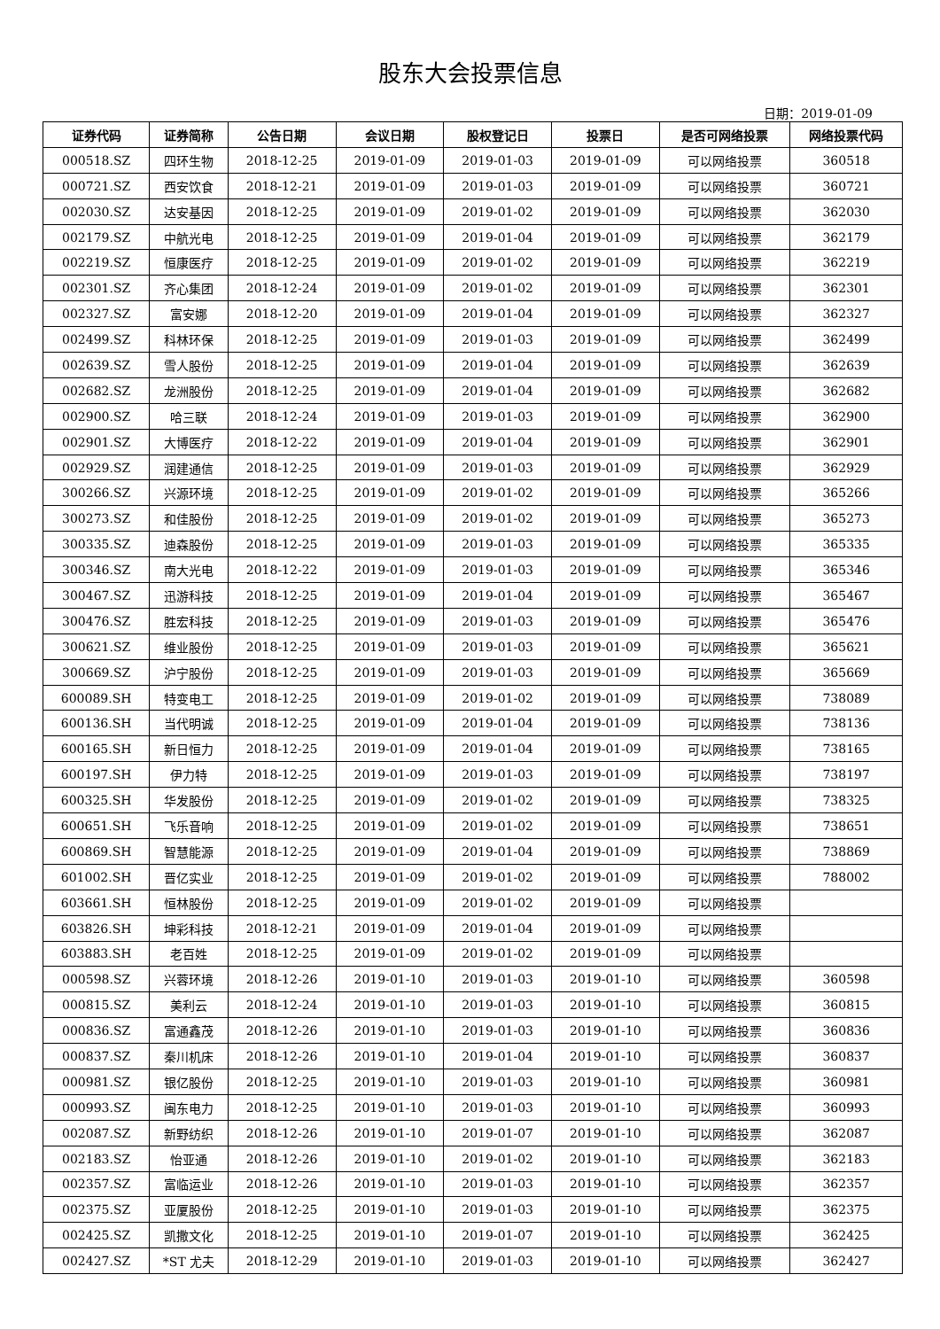股东大会投票信息
日期：2019-01-09
| 证券代码 | 证券简称 | 公告日期 | 会议日期 | 股权登记日 | 投票日 | 是否可网络投票 | 网络投票代码 |
| --- | --- | --- | --- | --- | --- | --- | --- |
| 000518.SZ | 四环生物 | 2018-12-25 | 2019-01-09 | 2019-01-03 | 2019-01-09 | 可以网络投票 | 360518 |
| 000721.SZ | 西安饮食 | 2018-12-21 | 2019-01-09 | 2019-01-03 | 2019-01-09 | 可以网络投票 | 360721 |
| 002030.SZ | 达安基因 | 2018-12-25 | 2019-01-09 | 2019-01-02 | 2019-01-09 | 可以网络投票 | 362030 |
| 002179.SZ | 中航光电 | 2018-12-25 | 2019-01-09 | 2019-01-04 | 2019-01-09 | 可以网络投票 | 362179 |
| 002219.SZ | 恒康医疗 | 2018-12-25 | 2019-01-09 | 2019-01-02 | 2019-01-09 | 可以网络投票 | 362219 |
| 002301.SZ | 齐心集团 | 2018-12-24 | 2019-01-09 | 2019-01-02 | 2019-01-09 | 可以网络投票 | 362301 |
| 002327.SZ | 富安娜 | 2018-12-20 | 2019-01-09 | 2019-01-04 | 2019-01-09 | 可以网络投票 | 362327 |
| 002499.SZ | 科林环保 | 2018-12-25 | 2019-01-09 | 2019-01-03 | 2019-01-09 | 可以网络投票 | 362499 |
| 002639.SZ | 雪人股份 | 2018-12-25 | 2019-01-09 | 2019-01-04 | 2019-01-09 | 可以网络投票 | 362639 |
| 002682.SZ | 龙洲股份 | 2018-12-25 | 2019-01-09 | 2019-01-04 | 2019-01-09 | 可以网络投票 | 362682 |
| 002900.SZ | 哈三联 | 2018-12-24 | 2019-01-09 | 2019-01-03 | 2019-01-09 | 可以网络投票 | 362900 |
| 002901.SZ | 大博医疗 | 2018-12-22 | 2019-01-09 | 2019-01-04 | 2019-01-09 | 可以网络投票 | 362901 |
| 002929.SZ | 润建通信 | 2018-12-25 | 2019-01-09 | 2019-01-03 | 2019-01-09 | 可以网络投票 | 362929 |
| 300266.SZ | 兴源环境 | 2018-12-25 | 2019-01-09 | 2019-01-02 | 2019-01-09 | 可以网络投票 | 365266 |
| 300273.SZ | 和佳股份 | 2018-12-25 | 2019-01-09 | 2019-01-02 | 2019-01-09 | 可以网络投票 | 365273 |
| 300335.SZ | 迪森股份 | 2018-12-25 | 2019-01-09 | 2019-01-03 | 2019-01-09 | 可以网络投票 | 365335 |
| 300346.SZ | 南大光电 | 2018-12-22 | 2019-01-09 | 2019-01-03 | 2019-01-09 | 可以网络投票 | 365346 |
| 300467.SZ | 迅游科技 | 2018-12-25 | 2019-01-09 | 2019-01-04 | 2019-01-09 | 可以网络投票 | 365467 |
| 300476.SZ | 胜宏科技 | 2018-12-25 | 2019-01-09 | 2019-01-03 | 2019-01-09 | 可以网络投票 | 365476 |
| 300621.SZ | 维业股份 | 2018-12-25 | 2019-01-09 | 2019-01-03 | 2019-01-09 | 可以网络投票 | 365621 |
| 300669.SZ | 沪宁股份 | 2018-12-25 | 2019-01-09 | 2019-01-03 | 2019-01-09 | 可以网络投票 | 365669 |
| 600089.SH | 特变电工 | 2018-12-25 | 2019-01-09 | 2019-01-02 | 2019-01-09 | 可以网络投票 | 738089 |
| 600136.SH | 当代明诚 | 2018-12-25 | 2019-01-09 | 2019-01-04 | 2019-01-09 | 可以网络投票 | 738136 |
| 600165.SH | 新日恒力 | 2018-12-25 | 2019-01-09 | 2019-01-04 | 2019-01-09 | 可以网络投票 | 738165 |
| 600197.SH | 伊力特 | 2018-12-25 | 2019-01-09 | 2019-01-03 | 2019-01-09 | 可以网络投票 | 738197 |
| 600325.SH | 华发股份 | 2018-12-25 | 2019-01-09 | 2019-01-02 | 2019-01-09 | 可以网络投票 | 738325 |
| 600651.SH | 飞乐音响 | 2018-12-25 | 2019-01-09 | 2019-01-02 | 2019-01-09 | 可以网络投票 | 738651 |
| 600869.SH | 智慧能源 | 2018-12-25 | 2019-01-09 | 2019-01-04 | 2019-01-09 | 可以网络投票 | 738869 |
| 601002.SH | 晋亿实业 | 2018-12-25 | 2019-01-09 | 2019-01-02 | 2019-01-09 | 可以网络投票 | 788002 |
| 603661.SH | 恒林股份 | 2018-12-25 | 2019-01-09 | 2019-01-02 | 2019-01-09 | 可以网络投票 | |
| 603826.SH | 坤彩科技 | 2018-12-21 | 2019-01-09 | 2019-01-04 | 2019-01-09 | 可以网络投票 | |
| 603883.SH | 老百姓 | 2018-12-25 | 2019-01-09 | 2019-01-02 | 2019-01-09 | 可以网络投票 | |
| 000598.SZ | 兴蓉环境 | 2018-12-26 | 2019-01-10 | 2019-01-03 | 2019-01-10 | 可以网络投票 | 360598 |
| 000815.SZ | 美利云 | 2018-12-24 | 2019-01-10 | 2019-01-03 | 2019-01-10 | 可以网络投票 | 360815 |
| 000836.SZ | 富通鑫茂 | 2018-12-26 | 2019-01-10 | 2019-01-03 | 2019-01-10 | 可以网络投票 | 360836 |
| 000837.SZ | 秦川机床 | 2018-12-26 | 2019-01-10 | 2019-01-04 | 2019-01-10 | 可以网络投票 | 360837 |
| 000981.SZ | 银亿股份 | 2018-12-25 | 2019-01-10 | 2019-01-03 | 2019-01-10 | 可以网络投票 | 360981 |
| 000993.SZ | 闽东电力 | 2018-12-25 | 2019-01-10 | 2019-01-03 | 2019-01-10 | 可以网络投票 | 360993 |
| 002087.SZ | 新野纺织 | 2018-12-26 | 2019-01-10 | 2019-01-07 | 2019-01-10 | 可以网络投票 | 362087 |
| 002183.SZ | 怡亚通 | 2018-12-26 | 2019-01-10 | 2019-01-02 | 2019-01-10 | 可以网络投票 | 362183 |
| 002357.SZ | 富临运业 | 2018-12-26 | 2019-01-10 | 2019-01-03 | 2019-01-10 | 可以网络投票 | 362357 |
| 002375.SZ | 亚厦股份 | 2018-12-25 | 2019-01-10 | 2019-01-03 | 2019-01-10 | 可以网络投票 | 362375 |
| 002425.SZ | 凯撒文化 | 2018-12-25 | 2019-01-10 | 2019-01-07 | 2019-01-10 | 可以网络投票 | 362425 |
| 002427.SZ | *ST 尤夫 | 2018-12-29 | 2019-01-10 | 2019-01-03 | 2019-01-10 | 可以网络投票 | 362427 |